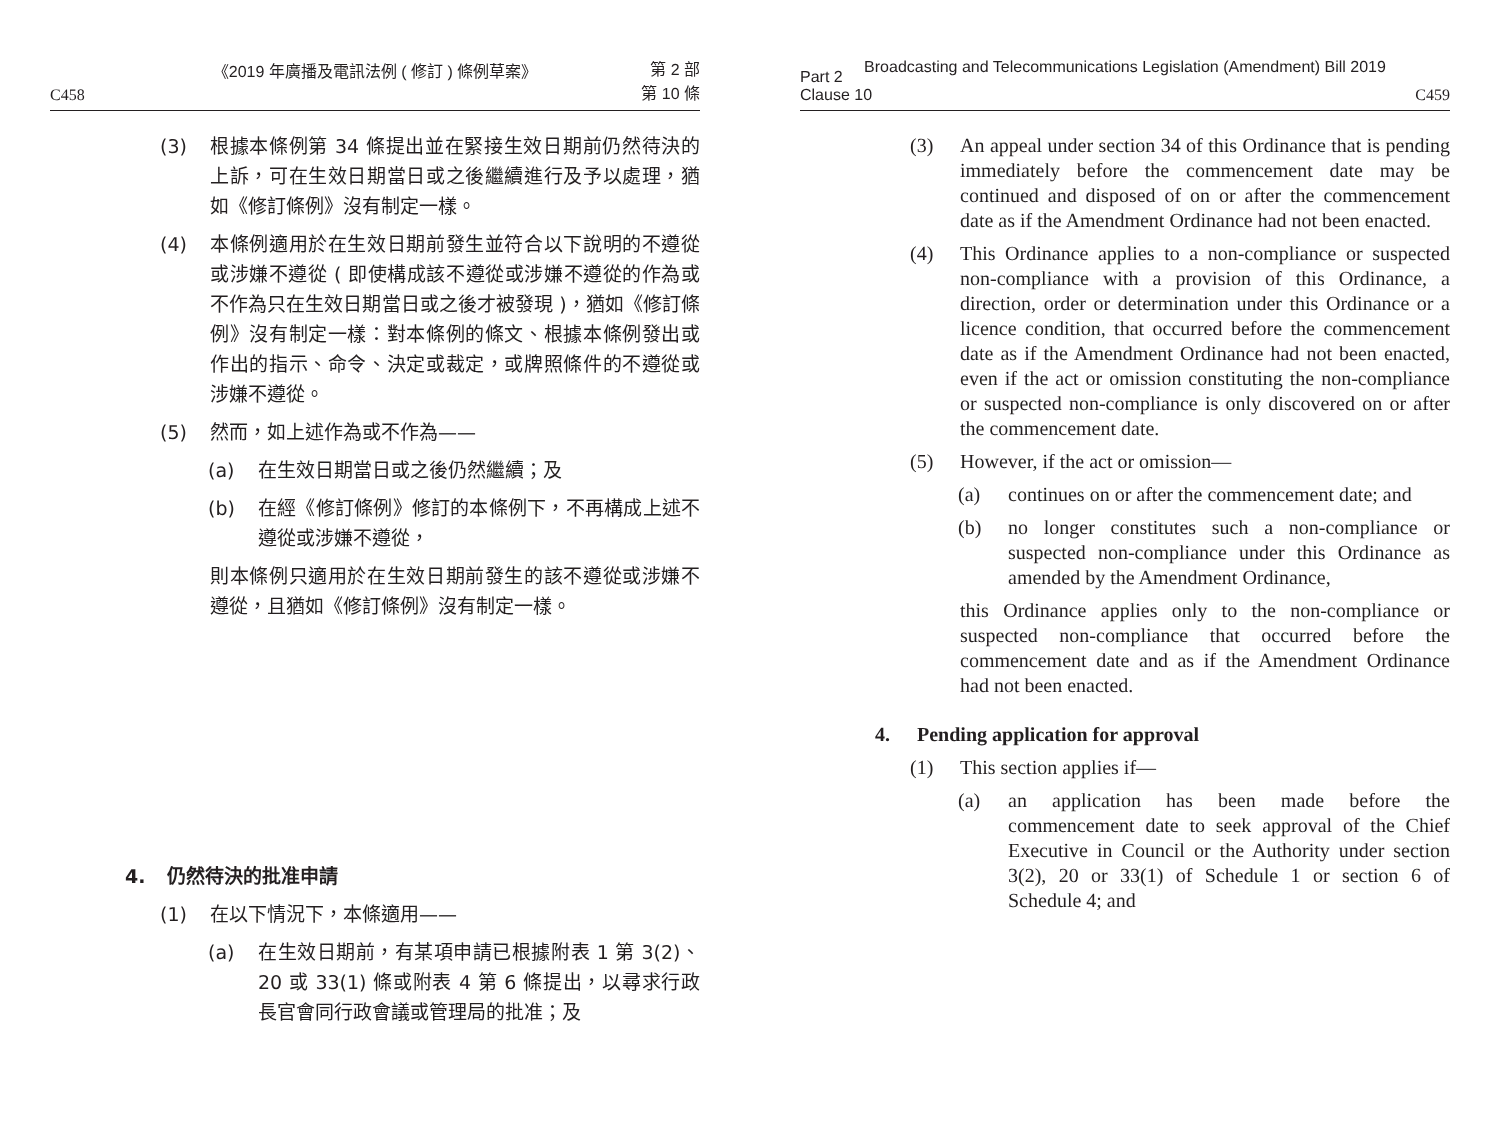《2019 年廣播及電訊法例 ( 修訂 ) 條例草案》
C458 第 2 部
第 10 條
(3) 根據本條例第 34 條提出並在緊接生效日期前仍然待決的上訴，可在生效日期當日或之後繼續進行及予以處理，猶如《修訂條例》沒有制定一樣。
(4) 本條例適用於在生效日期前發生並符合以下說明的不遵從或涉嫌不遵從 ( 即使構成該不遵從或涉嫌不遵從的作為或不作為只在生效日期當日或之後才被發現 )，猶如《修訂條例》沒有制定一樣：對本條例的條文、根據本條例發出或作出的指示、命令、決定或裁定，或牌照條件的不遵從或涉嫌不遵從。
(5) 然而，如上述作為或不作為——
(a) 在生效日期當日或之後仍然繼續；及
(b) 在經《修訂條例》修訂的本條例下，不再構成上述不遵從或涉嫌不遵從，
則本條例只適用於在生效日期前發生的該不遵從或涉嫌不遵從，且猶如《修訂條例》沒有制定一樣。
4. 仍然待決的批准申請
(1) 在以下情況下，本條適用——
(a) 在生效日期前，有某項申請已根據附表 1 第 3(2)、20 或 33(1) 條或附表 4 第 6 條提出，以尋求行政長官會同行政會議或管理局的批准；及
Broadcasting and Telecommunications Legislation (Amendment) Bill 2019
Part 2
Clause 10 C459
(3) An appeal under section 34 of this Ordinance that is pending immediately before the commencement date may be continued and disposed of on or after the commencement date as if the Amendment Ordinance had not been enacted.
(4) This Ordinance applies to a non-compliance or suspected non-compliance with a provision of this Ordinance, a direction, order or determination under this Ordinance or a licence condition, that occurred before the commencement date as if the Amendment Ordinance had not been enacted, even if the act or omission constituting the non-compliance or suspected non-compliance is only discovered on or after the commencement date.
(5) However, if the act or omission—
(a) continues on or after the commencement date; and
(b) no longer constitutes such a non-compliance or suspected non-compliance under this Ordinance as amended by the Amendment Ordinance,
this Ordinance applies only to the non-compliance or suspected non-compliance that occurred before the commencement date and as if the Amendment Ordinance had not been enacted.
4. Pending application for approval
(1) This section applies if—
(a) an application has been made before the commencement date to seek approval of the Chief Executive in Council or the Authority under section 3(2), 20 or 33(1) of Schedule 1 or section 6 of Schedule 4; and